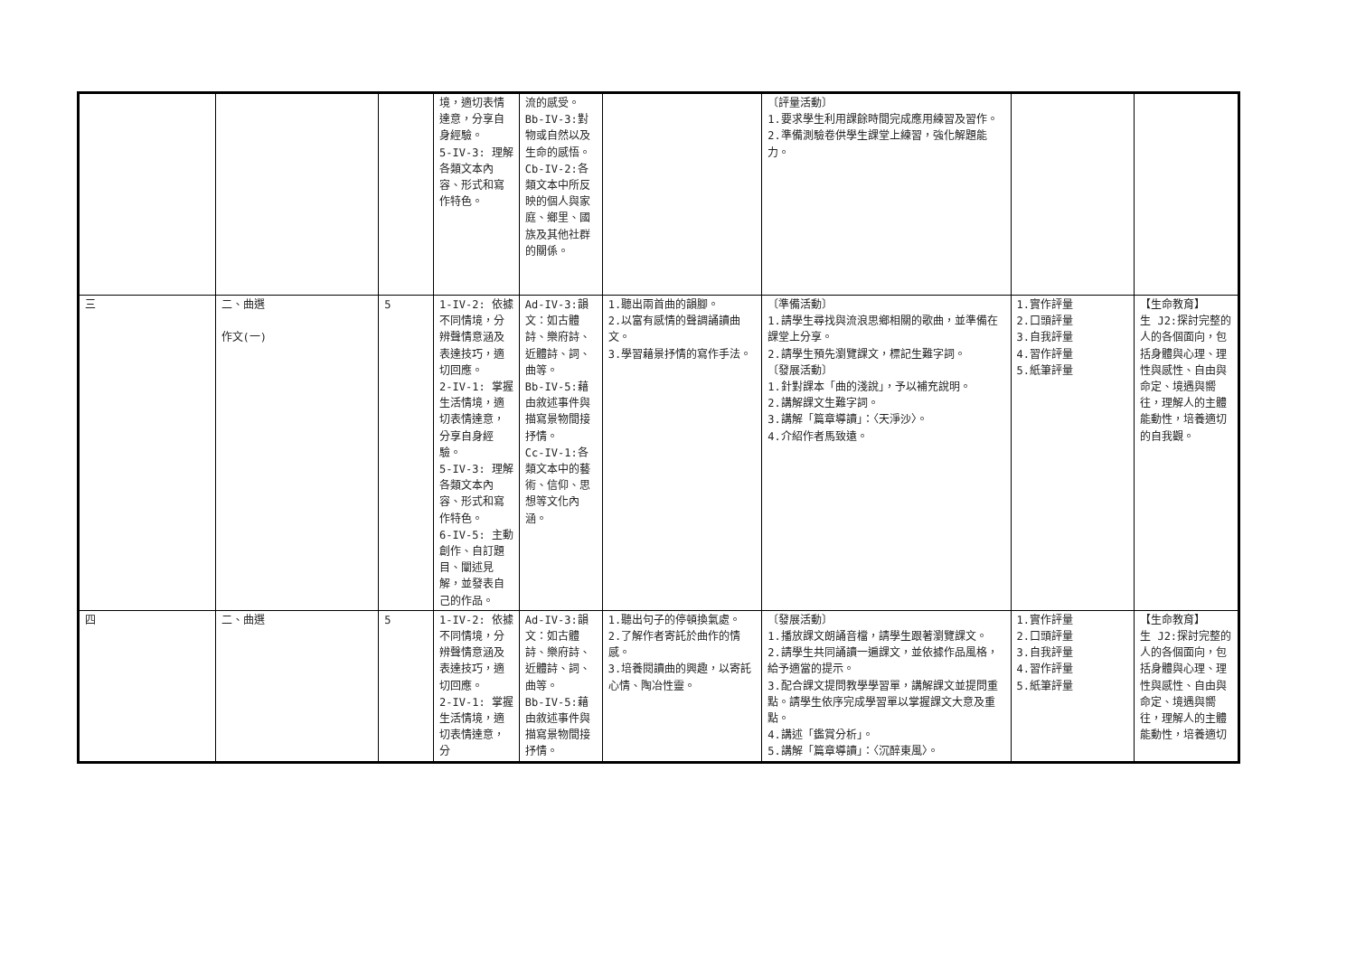| | | | 境，適切表情達意，分享自身經驗。 5-IV-3: 理解各類文本內容、形式和寫作特色。 | 流的感受。 Bb-IV-3:對物或自然以及生命的感悟。 Cb-IV-2:各類文本中所反映的個人與家庭、鄉里、國族及其他社群的關係。 | | 〔評量活動〕 1.要求學生利用課餘時間完成應用練習及習作。 2.準備測驗卷供學生課堂上練習，強化解題能力。 | | |
| 三 | 二、曲選 作文(一) | 5 | 1-IV-2: 依據不同情境，分辨聲情意涵及表達技巧，適切回應。 2-IV-1: 掌握生活情境，適切表情達意，分享自身經驗。 5-IV-3: 理解各類文本內容、形式和寫作特色。 6-IV-5: 主動創作、自訂題目、闡述見解，並發表自己的作品。 | Ad-IV-3:韻文：如古體詩、樂府詩、近體詩、詞、曲等。 Bb-IV-5:藉由敘述事件與描寫景物間接抒情。 Cc-IV-1:各類文本中的藝術、信仰、思想等文化內涵。 | 1.聽出兩首曲的韻腳。 2.以富有感情的聲調誦讀曲文。 3.學習藉景抒情的寫作手法。 | 〔準備活動〕 1.請學生尋找與流浪思鄉相關的歌曲，並準備在課堂上分享。 2.請學生預先瀏覽課文，標記生難字詞。 〔發展活動〕 1.針對課本「曲的淺說」，予以補充說明。 2.講解課文生難字詞。 3.講解「篇章導讀」：〈天淨沙〉。 4.介紹作者馬致遠。 | 1.實作評量 2.口頭評量 3.自我評量 4.習作評量 5.紙筆評量 | 【生命教育】 生 J2:探討完整的人的各個面向，包括身體與心理、理性與感性、自由與命定、境遇與嚮往，理解人的主體能動性，培養適切的自我觀。 |
| 四 | 二、曲選 | 5 | 1-IV-2: 依據不同情境，分辨聲情意涵及表達技巧，適切回應。 2-IV-1: 掌握生活情境，適切表情達意，分 | Ad-IV-3:韻文：如古體詩、樂府詩、近體詩、詞、曲等。 Bb-IV-5:藉由敘述事件與描寫景物間接抒情。 | 1.聽出句子的停頓換氣處。 2.了解作者寄託於曲作的情感。 3.培養閱讀曲的興趣，以寄託心情、陶冶性靈。 | 〔發展活動〕 1.播放課文朗誦音檔，請學生跟著瀏覽課文。 2.請學生共同誦讀一遍課文，並依據作品風格，給予適當的提示。 3.配合課文提問教學學習單，講解課文並提問重點。請學生依序完成學習單以掌握課文大意及重點。 4.講述「鑑賞分析」。 5.講解「篇章導讀」：〈沉醉東風〉。 | 1.實作評量 2.口頭評量 3.自我評量 4.習作評量 5.紙筆評量 | 【生命教育】 生 J2:探討完整的人的各個面向，包括身體與心理、理性與感性、自由與命定、境遇與嚮往，理解人的主體能動性，培養適切 |